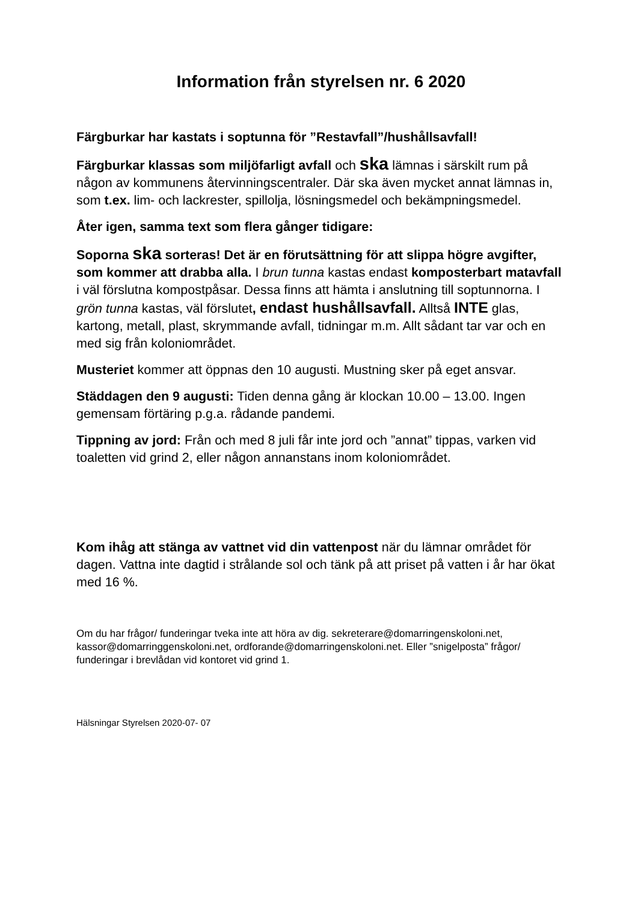Information från styrelsen nr. 6 2020
Färgburkar har kastats i soptunna för ”Restavfall”/hushållsavfall!
Färgburkar klassas som miljöfarligt avfall och ska lämnas i särskilt rum på någon av kommunens återvinningscentraler. Där ska även mycket annat lämnas in, som t.ex. lim- och lackrester, spillolja, lösningsmedel och bekämpningsmedel.
Åter igen, samma text som flera gånger tidigare:
Soporna ska sorteras! Det är en förutsättning för att slippa högre avgifter, som kommer att drabba alla. I brun tunna kastas endast komposterbart matavfall i väl förslutna kompostpåsar. Dessa finns att hämta i anslutning till soptunnorna. I grön tunna kastas, väl förslutet, endast hushållsavfall. Alltså INTE glas, kartong, metall, plast, skrymmande avfall, tidningar m.m. Allt sådant tar var och en med sig från koloniområdet.
Musteriet kommer att öppnas den 10 augusti. Mustning sker på eget ansvar.
Städdagen den 9 augusti: Tiden denna gång är klockan 10.00 – 13.00. Ingen gemensam förtäring p.g.a. rådande pandemi.
Tippning av jord: Från och med 8 juli får inte jord och ”annat” tippas, varken vid toaletten vid grind 2, eller någon annanstans inom koloniområdet.
Kom ihåg att stänga av vattnet vid din vattenpost när du lämnar området för dagen. Vattna inte dagtid i strålande sol och tänk på att priset på vatten i år har ökat med 16 %.
Om du har frågor/ funderingar tveka inte att höra av dig. sekreterare@domarringenskoloni.net, kassor@domarringgenskoloni.net, ordforande@domarringenskoloni.net. Eller ”snigelposta” frågor/ funderingar i brevlådan vid kontoret vid grind 1.
Hälsningar Styrelsen 2020-07- 07